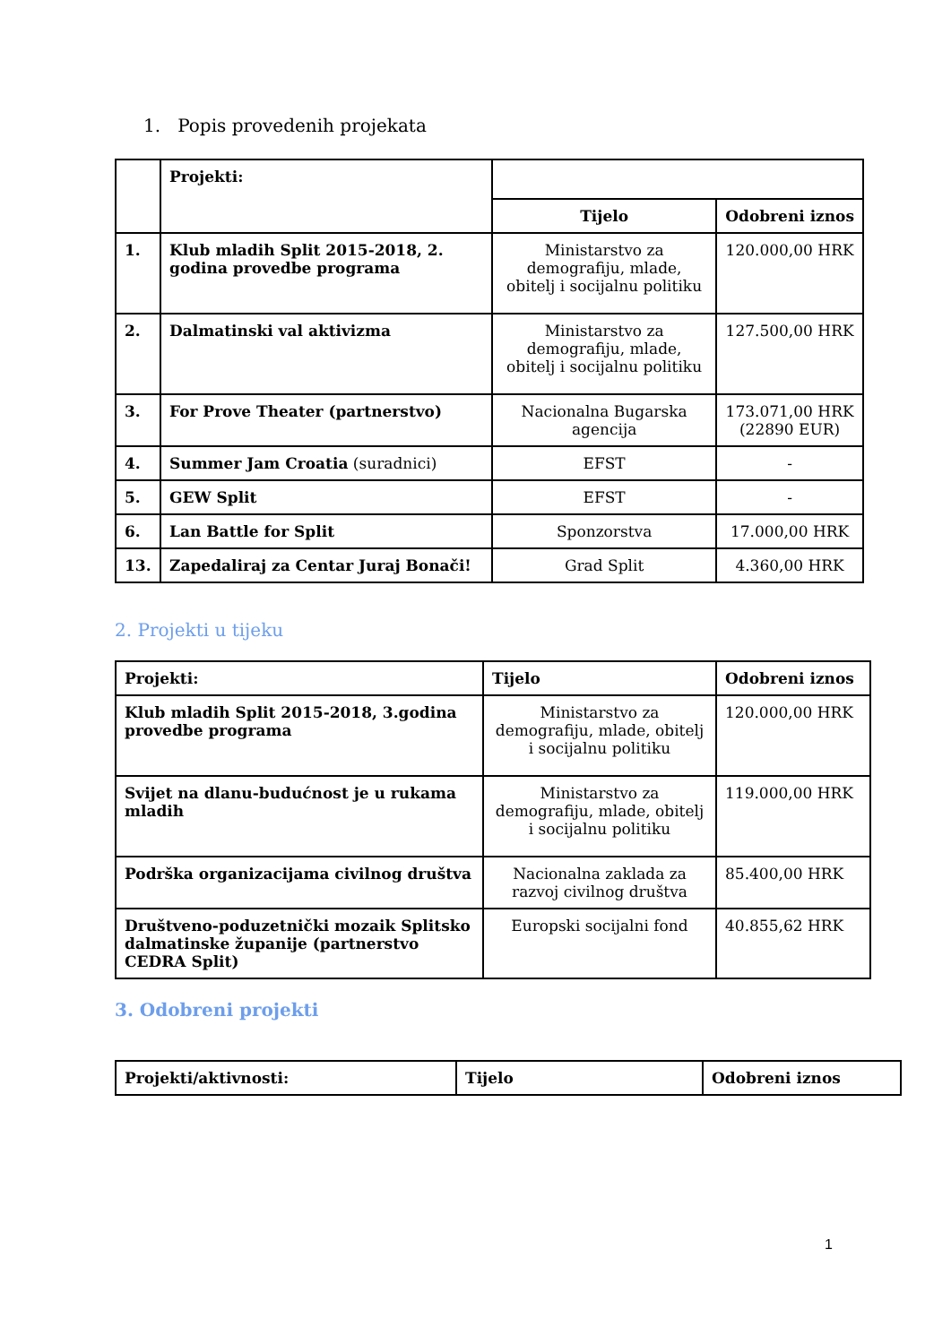1. Popis provedenih projekata
| | Projekti: | | |
| --- | --- | --- | --- |
| | | Tijelo | Odobreni iznos |
| 1. | Klub mladih Split 2015-2018, 2. godina provedbe programa | Ministarstvo za demografiju, mlade, obitelj i socijalnu politiku | 120.000,00 HRK |
| 2. | Dalmatinski val aktivizma | Ministarstvo za demografiju, mlade, obitelj i socijalnu politiku | 127.500,00 HRK |
| 3. | For Prove Theater (partnerstvo) | Nacionalna Bugarska agencija | 173.071,00 HRK (22890 EUR) |
| 4. | Summer Jam Croatia (suradnici) | EFST | - |
| 5. | GEW Split | EFST | - |
| 6. | Lan Battle for Split | Sponzorstva | 17.000,00 HRK |
| 13. | Zapedaliraj za Centar Juraj Bonači! | Grad Split | 4.360,00 HRK |
2. Projekti u tijeku
| Projekti: | Tijelo | Odobreni iznos |
| --- | --- | --- |
| Klub mladih Split 2015-2018, 3.godina provedbe programa | Ministarstvo za demografiju, mlade, obitelj i socijalnu politiku | 120.000,00 HRK |
| Svijet na dlanu-budućnost je u rukama mladih | Ministarstvo za demografiju, mlade, obitelj i socijalnu politiku | 119.000,00 HRK |
| Podrška organizacijama civilnog društva | Nacionalna zaklada za razvoj civilnog društva | 85.400,00 HRK |
| Društveno-poduzetnički mozaik Splitsko dalmatinske županije (partnerstvo CEDRA Split) | Europski socijalni fond | 40.855,62 HRK |
3. Odobreni projekti
| Projekti/aktivnosti: | Tijelo | Odobreni iznos |
| --- | --- | --- |
1